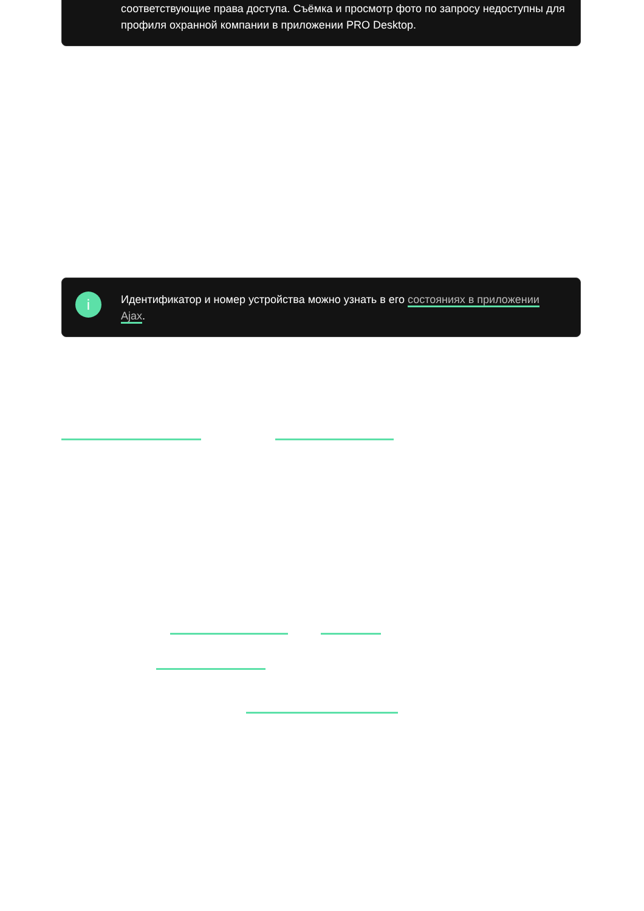соответствующие права доступа. Съёмка и просмотр фото по запросу недоступны для профиля охранной компании в приложении PRO Desktop.
i
Идентификатор и номер устройства можно узнать в его состояниях в приложении Ajax.